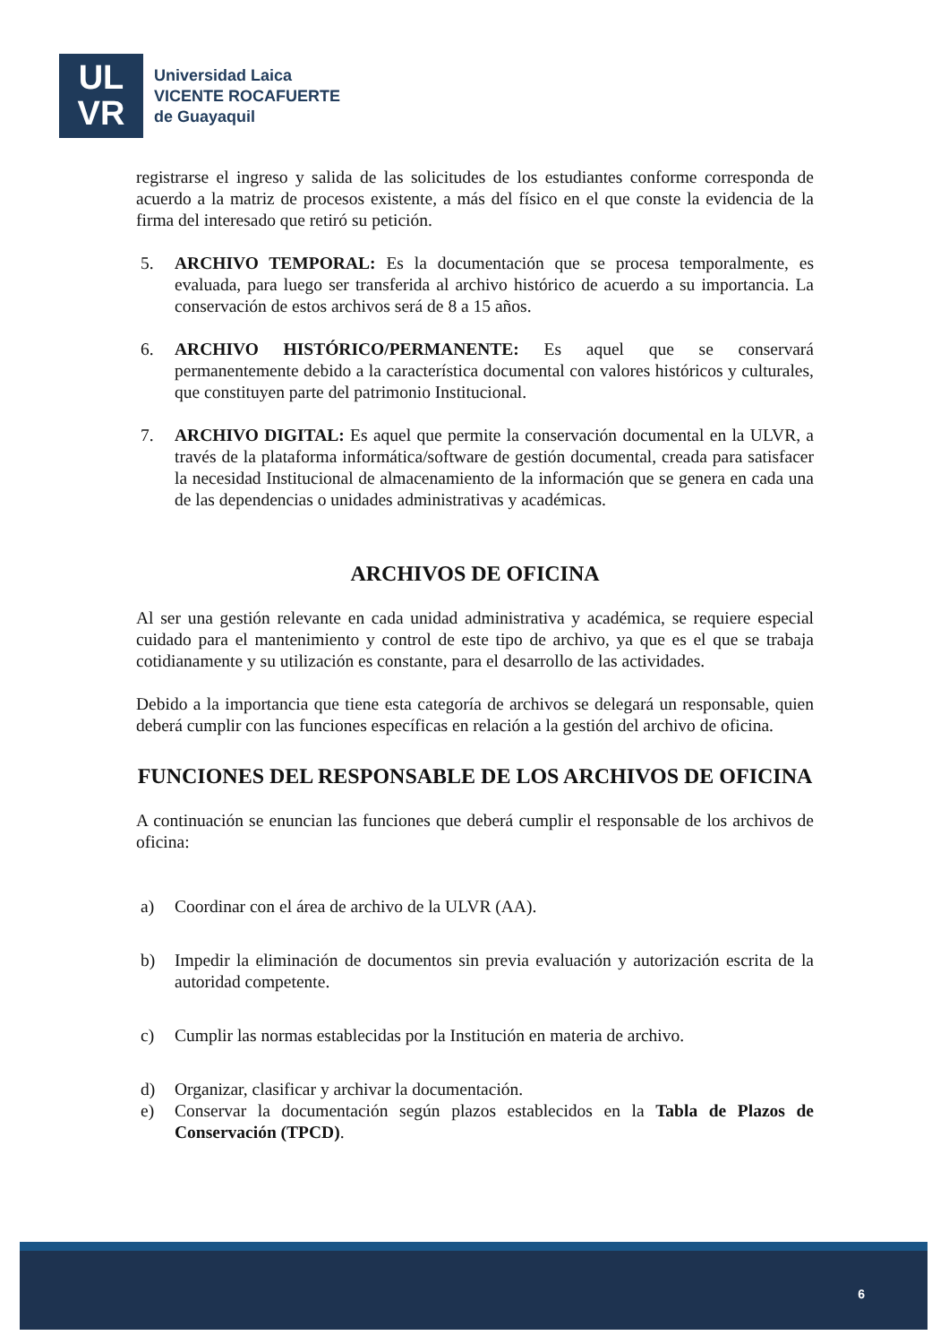UL
VR
Universidad Laica
VICENTE ROCAFUERTE
de Guayaquil
registrarse el ingreso y salida de las solicitudes de los estudiantes conforme corresponda de acuerdo a la matriz de procesos existente, a más del físico en el que conste la evidencia de la firma del interesado que retiró su petición.
5. ARCHIVO TEMPORAL: Es la documentación que se procesa temporalmente, es evaluada, para luego ser transferida al archivo histórico de acuerdo a su importancia. La conservación de estos archivos será de 8 a 15 años.
6. ARCHIVO HISTÓRICO/PERMANENTE: Es aquel que se conservará permanentemente debido a la característica documental con valores históricos y culturales, que constituyen parte del patrimonio Institucional.
7. ARCHIVO DIGITAL: Es aquel que permite la conservación documental en la ULVR, a través de la plataforma informática/software de gestión documental, creada para satisfacer la necesidad Institucional de almacenamiento de la información que se genera en cada una de las dependencias o unidades administrativas y académicas.
ARCHIVOS DE OFICINA
Al ser una gestión relevante en cada unidad administrativa y académica, se requiere especial cuidado para el mantenimiento y control de este tipo de archivo, ya que es el que se trabaja cotidianamente y su utilización es constante, para el desarrollo de las actividades.
Debido a la importancia que tiene esta categoría de archivos se delegará un responsable, quien deberá cumplir con las funciones específicas en relación a la gestión del archivo de oficina.
FUNCIONES DEL RESPONSABLE DE LOS ARCHIVOS DE OFICINA
A continuación se enuncian las funciones que deberá cumplir el responsable de los archivos de oficina:
a) Coordinar con el área de archivo de la ULVR (AA).
b) Impedir la eliminación de documentos sin previa evaluación y autorización escrita de la autoridad competente.
c) Cumplir las normas establecidas por la Institución en materia de archivo.
d) Organizar, clasificar y archivar la documentación.
e) Conservar la documentación según plazos establecidos en la Tabla de Plazos de Conservación (TPCD).
6